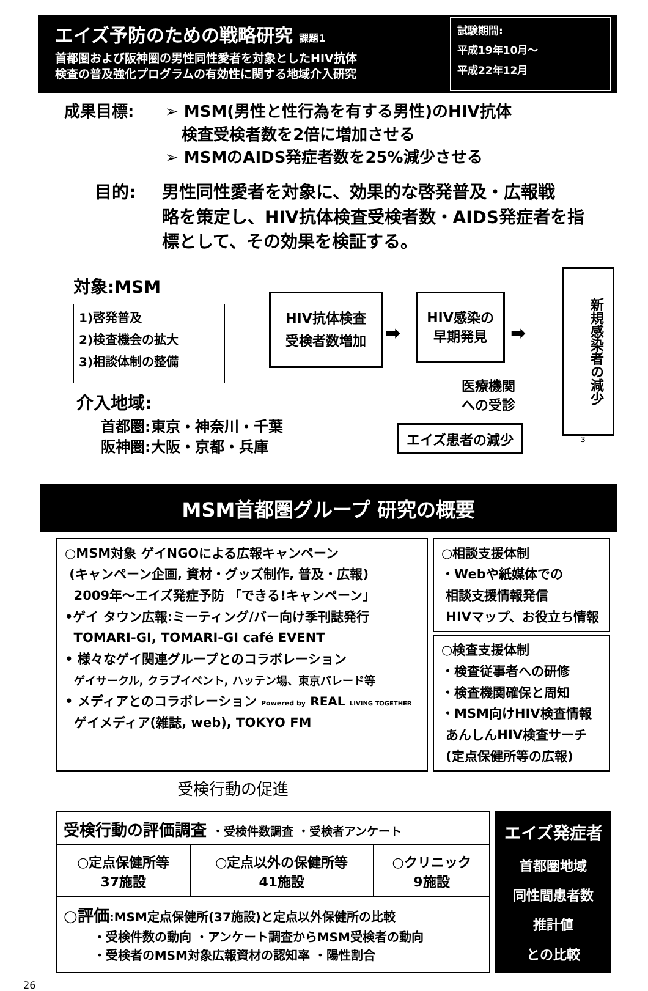エイズ予防のための戦略研究 課題1
首都圏および阪神圏の男性同性愛者を対象としたHIV抗体
検査の普及強化プログラムの有効性に関する地域介入研究
試験期間:
平成19年10月～
平成22年12月
成果目標: ➢ MSM(男性と性行為を有する男性)のHIV抗体
検査受検者数を2倍に増加させる
➢ MSMのAIDS発症者数を25%減少させる
目的: 男性同性愛者を対象に、効果的な啓発普及・広報戦
略を策定し、HIV抗体検査受検者数・AIDS発症者を指
標として、その効果を検証する。
対象:MSM
1)啓発普及
2)検査機会の拡大
3)相談体制の整備
介入地域:
首都圏:東京・神奈川・千葉
阪神圏:大阪・京都・兵庫
HIV抗体検査
受検者数増加
➡
HIV感染の
早期発見
➡
新規感染者の減少
医療機関
への受診
エイズ患者の減少
3
MSM首都圏グループ 研究の概要
○MSM対象 ゲイNGOによる広報キャンペーン
(キャンペーン企画, 資材・グッズ制作, 普及・広報)
2009年～エイズ発症予防 「できる!キャンペーン」
•ゲイ タウン広報:ミーティング/バー向け季刊誌発行
TOMARI-GI, TOMARI-GI café EVENT
• 様々なゲイ関連グループとのコラボレーション
ゲイサークル, クラブイベント, ハッテン場、東京パレード等
• メディアとのコラボレーション Powered by REAL LIVING TOGETHER
ゲイメディア(雑誌, web), TOKYO FM
○相談支援体制
・Webや紙媒体での
相談支援情報発信
HIVマップ、お役立ち情報
○検査支援体制
・検査従事者への研修
・検査機関確保と周知
・MSM向けHIV検査情報
あんしんHIV検査サーチ
(定点保健所等の広報)
受検行動の促進
| 受検行動の評価調査 ・受検件数調査 ・受検者アンケート | | |
| ○定点保健所等 37施設 | ○定点以外の保健所等 41施設 | ○クリニック 9施設 |
| ○評価 :MSM定点保健所(37施設)と定点以外保健所の比較 ・受検件数の動向 ・アンケート調査からMSM受検者の動向 ・受検者のMSM対象広報資材の認知率 ・陽性割合 | | |
エイズ発症者
首都圏地域
同性間患者数
推計値
との比較
26